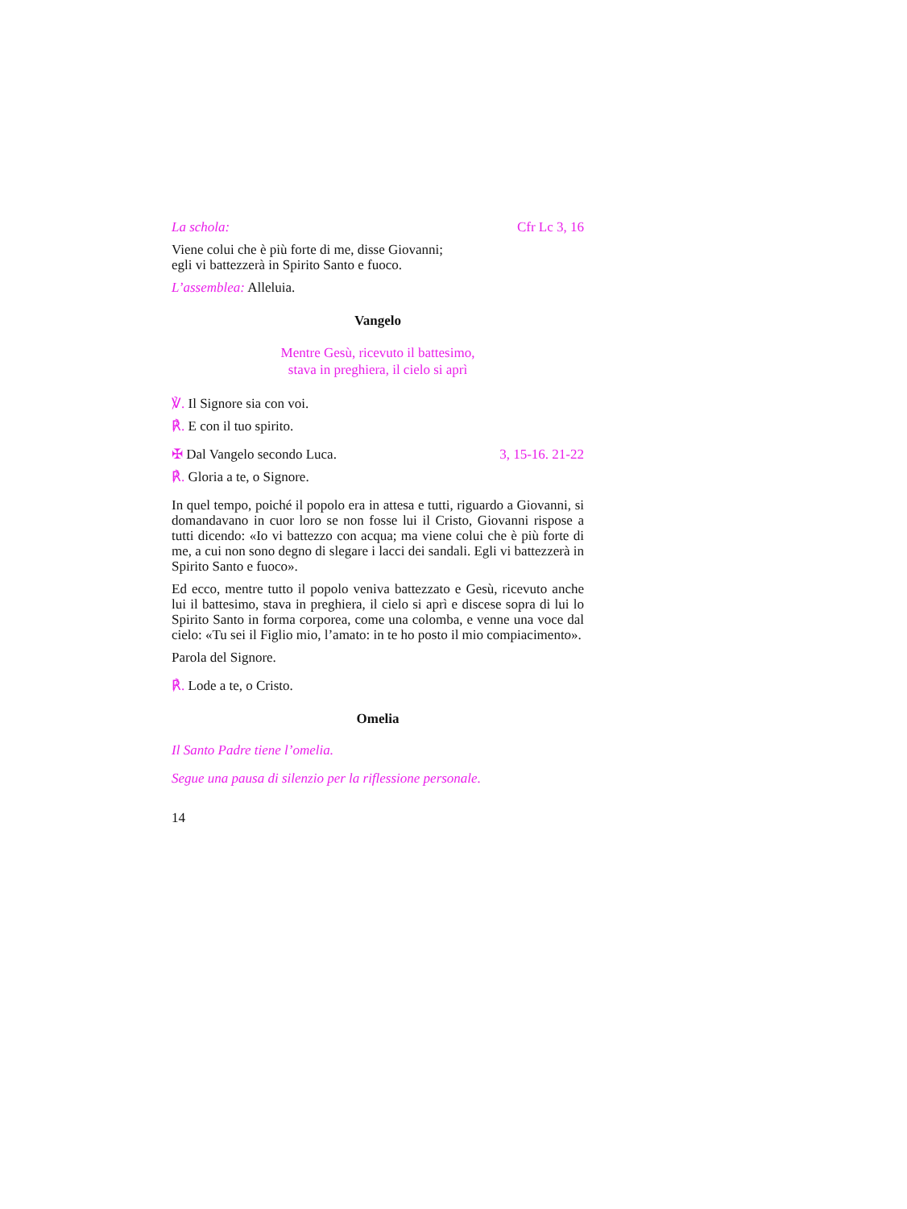La schola: Cfr Lc 3, 16
Viene colui che è più forte di me, disse Giovanni;
egli vi battezzerà in Spirito Santo e fuoco.
L’assemblea: Alleluia.
Vangelo
Mentre Gesù, ricevuto il battesimo,
stava in preghiera, il cielo si aprì
℣. Il Signore sia con voi.
℟. E con il tuo spirito.
✠ Dal Vangelo secondo Luca. 3, 15-16. 21-22
℟. Gloria a te, o Signore.
In quel tempo, poiché il popolo era in attesa e tutti, riguardo a Giovanni, si domandavano in cuor loro se non fosse lui il Cristo, Giovanni rispose a tutti dicendo: «Io vi battezzo con acqua; ma viene colui che è più forte di me, a cui non sono degno di slegare i lacci dei sandali. Egli vi battezzerà in Spirito Santo e fuoco».
Ed ecco, mentre tutto il popolo veniva battezzato e Gesù, ricevuto anche lui il battesimo, stava in preghiera, il cielo si aprì e discese sopra di lui lo Spirito Santo in forma corporea, come una colomba, e venne una voce dal cielo: «Tu sei il Figlio mio, l’amato: in te ho posto il mio compiacimento».
Parola del Signore.
℟. Lode a te, o Cristo.
Omelia
Il Santo Padre tiene l’omelia.
Segue una pausa di silenzio per la riflessione personale.
14